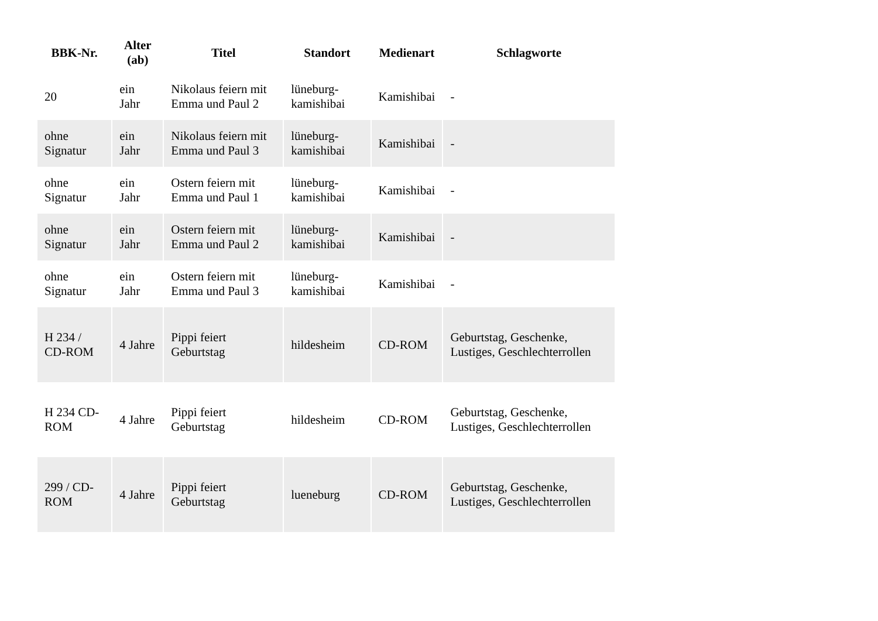| BBK-Nr. | Alter (ab) | Titel | Standort | Medienart | Schlagworte |
| --- | --- | --- | --- | --- | --- |
| 20 | ein Jahr | Nikolaus feiern mit Emma und Paul 2 | lüneburg-kamishibai | Kamishibai | - |
| ohne Signatur | ein Jahr | Nikolaus feiern mit Emma und Paul 3 | lüneburg-kamishibai | Kamishibai | - |
| ohne Signatur | ein Jahr | Ostern feiern mit Emma und Paul 1 | lüneburg-kamishibai | Kamishibai | - |
| ohne Signatur | ein Jahr | Ostern feiern mit Emma und Paul 2 | lüneburg-kamishibai | Kamishibai | - |
| ohne Signatur | ein Jahr | Ostern feiern mit Emma und Paul 3 | lüneburg-kamishibai | Kamishibai | - |
| H 234 / CD-ROM | 4 Jahre | Pippi feiert Geburtstag | hildesheim | CD-ROM | Geburtstag, Geschenke, Lustiges, Geschlechterrollen |
| H 234 CD-ROM | 4 Jahre | Pippi feiert Geburtstag | hildesheim | CD-ROM | Geburtstag, Geschenke, Lustiges, Geschlechterrollen |
| 299 / CD-ROM | 4 Jahre | Pippi feiert Geburtstag | lueneburg | CD-ROM | Geburtstag, Geschenke, Lustiges, Geschlechterrollen |